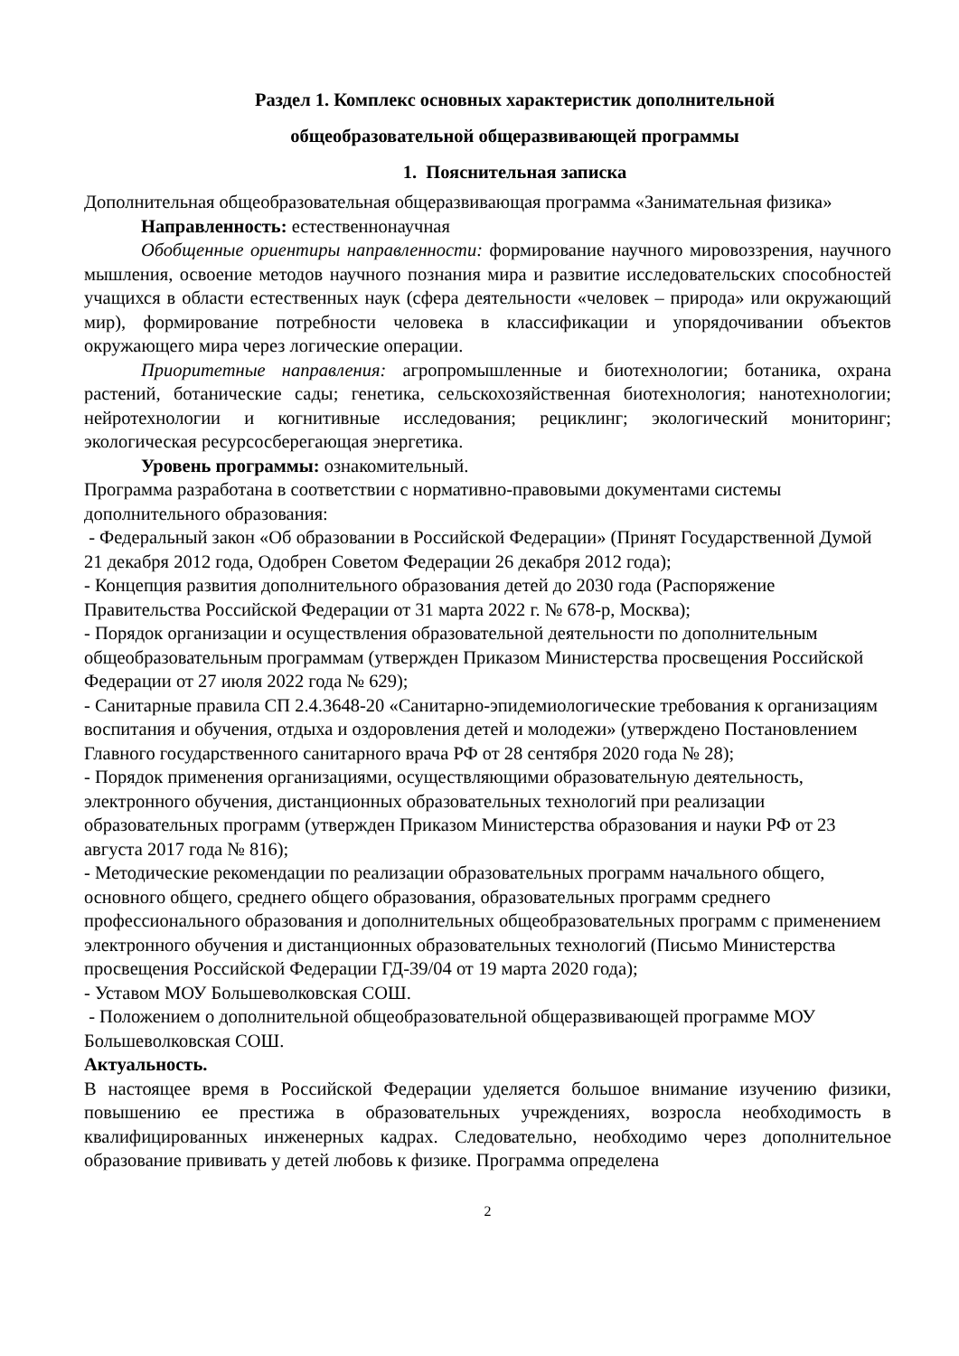Раздел 1. Комплекс основных характеристик дополнительной
общеобразовательной общеразвивающей программы
1. Пояснительная записка
Дополнительная общеобразовательная общеразвивающая программа «Занимательная физика»
Направленность: естественнонаучная
Обобщенные ориентиры направленности: формирование научного мировоззрения, научного мышления, освоение методов научного познания мира и развитие исследовательских способностей учащихся в области естественных наук (сфера деятельности «человек – природа» или окружающий мир), формирование потребности человека в классификации и упорядочивании объектов окружающего мира через логические операции.
Приоритетные направления: агропромышленные и биотехнологии; ботаника, охрана растений, ботанические сады; генетика, сельскохозяйственная биотехнология; нанотехнологии; нейротехнологии и когнитивные исследования; рециклинг; экологический мониторинг; экологическая ресурсосберегающая энергетика.
Уровень программы: ознакомительный.
Программа разработана в соответствии с нормативно-правовыми документами системы дополнительного образования:
- Федеральный закон «Об образовании в Российской Федерации» (Принят Государственной Думой 21 декабря 2012 года, Одобрен Советом Федерации 26 декабря 2012 года);
- Концепция развития дополнительного образования детей до 2030 года (Распоряжение Правительства Российской Федерации от 31 марта 2022 г. № 678-р, Москва);
- Порядок организации и осуществления образовательной деятельности по дополнительным общеобразовательным программам (утвержден Приказом Министерства просвещения Российской Федерации от 27 июля 2022 года № 629);
- Санитарные правила СП 2.4.3648-20 «Санитарно-эпидемиологические требования к организациям воспитания и обучения, отдыха и оздоровления детей и молодежи» (утверждено Постановлением Главного государственного санитарного врача РФ от 28 сентября 2020 года № 28);
- Порядок применения организациями, осуществляющими образовательную деятельность, электронного обучения, дистанционных образовательных технологий при реализации образовательных программ (утвержден Приказом Министерства образования и науки РФ от 23 августа 2017 года № 816);
- Методические рекомендации по реализации образовательных программ начального общего, основного общего, среднего общего образования, образовательных программ среднего профессионального образования и дополнительных общеобразовательных программ с применением электронного обучения и дистанционных образовательных технологий (Письмо Министерства просвещения Российской Федерации ГД-39/04 от 19 марта 2020 года);
- Уставом МОУ Большеволковская СОШ.
- Положением о дополнительной общеобразовательной общеразвивающей программе МОУ Большеволковская СОШ.
Актуальность.
В настоящее время в Российской Федерации уделяется большое внимание изучению физики, повышению ее престижа в образовательных учреждениях, возросла необходимость в квалифицированных инженерных кадрах. Следовательно, необходимо через дополнительное образование прививать у детей любовь к физике. Программа определена
2